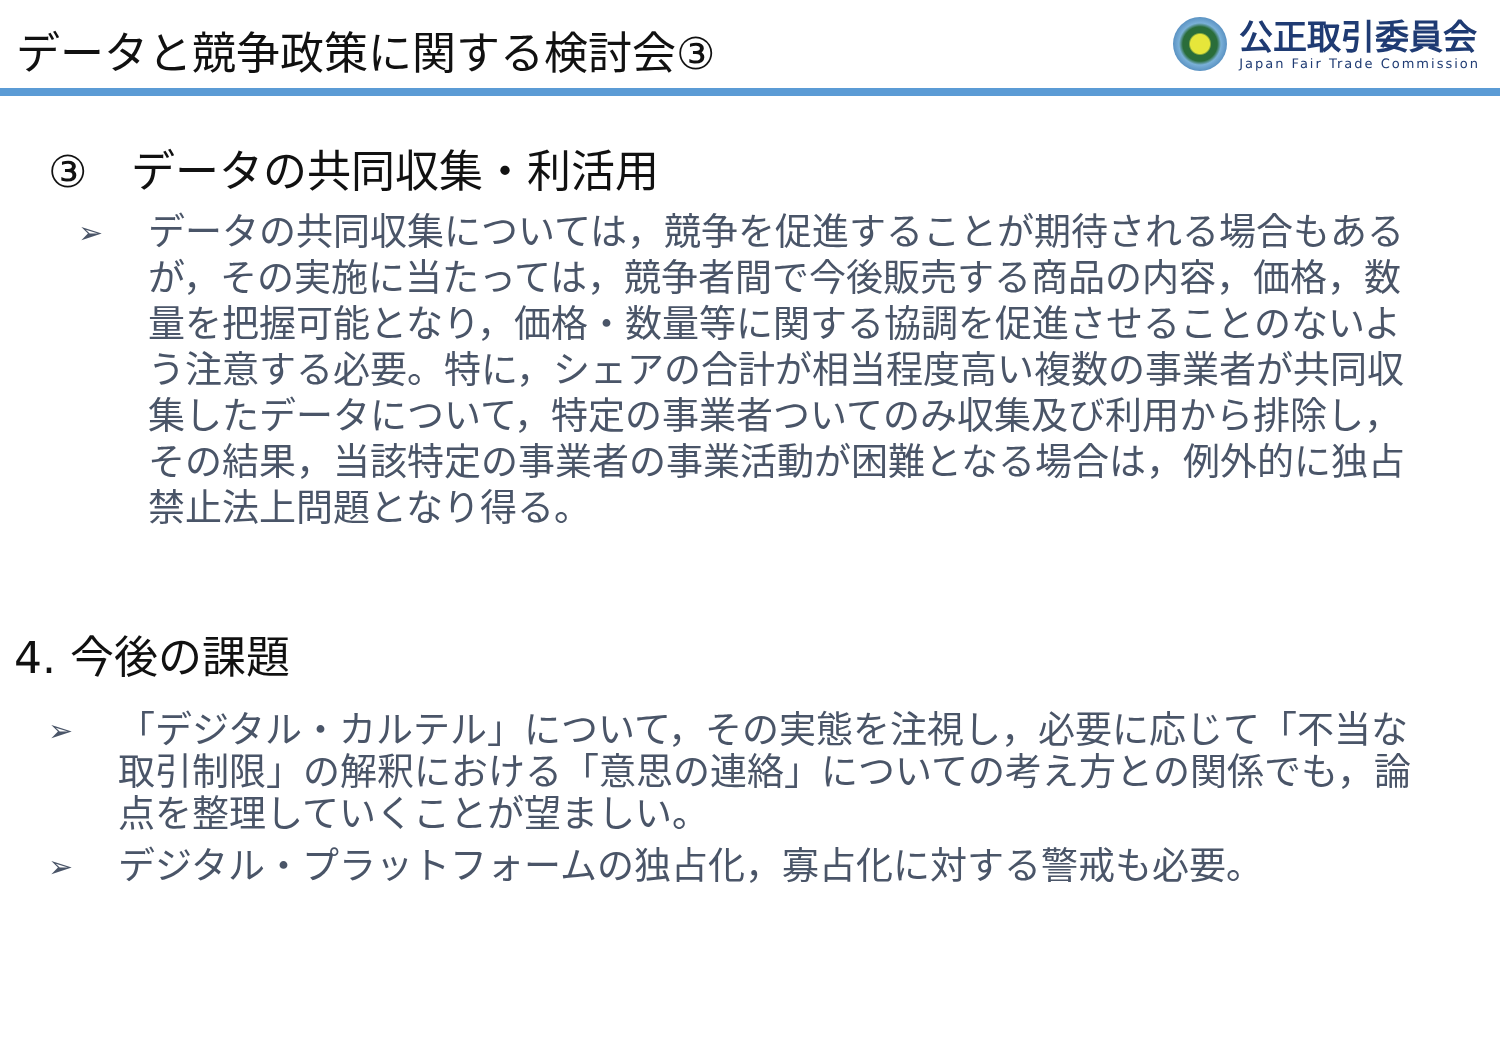データと競争政策に関する検討会③
公正取引委員会
Japan Fair Trade Commission
③　データの共同収集・利活用
➢
データの共同収集については，競争を促進することが期待される場合もあるが，その実施に当たっては，競争者間で今後販売する商品の内容，価格，数量を把握可能となり，価格・数量等に関する協調を促進させることのないよう注意する必要。特に，シェアの合計が相当程度高い複数の事業者が共同収集したデータについて，特定の事業者ついてのみ収集及び利用から排除し，その結果，当該特定の事業者の事業活動が困難となる場合は，例外的に独占禁止法上問題となり得る。
4. 今後の課題
➢
「デジタル・カルテル」について，その実態を注視し，必要に応じて「不当な取引制限」の解釈における「意思の連絡」についての考え方との関係でも，論点を整理していくことが望ましい。
➢
デジタル・プラットフォームの独占化，寡占化に対する警戒も必要。